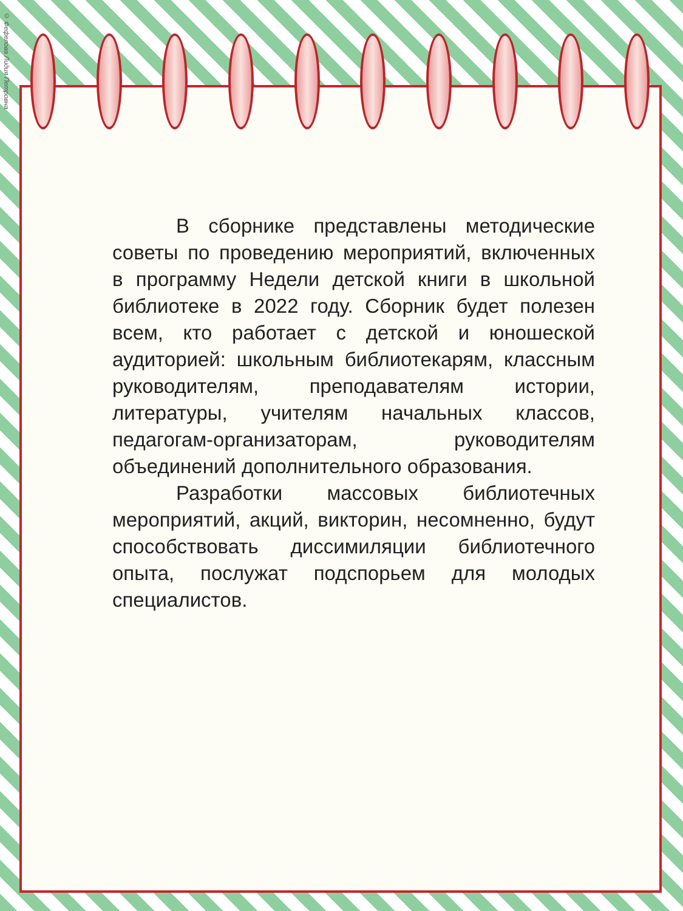© Фефелова Лидия Петровна
В сборнике представлены методические советы по проведению мероприятий, включенных в программу Недели детской книги в школьной библиотеке в 2022 году. Сборник будет полезен всем, кто работает с детской и юношеской аудиторией: школьным библиотекарям, классным руководителям, преподавателям истории, литературы, учителям начальных классов, педагогам-организаторам, руководителям объединений дополнительного образования.
Разработки массовых библиотечных мероприятий, акций, викторин, несомненно, будут способствовать диссимиляции библиотечного опыта, послужат подспорьем для молодых специалистов.